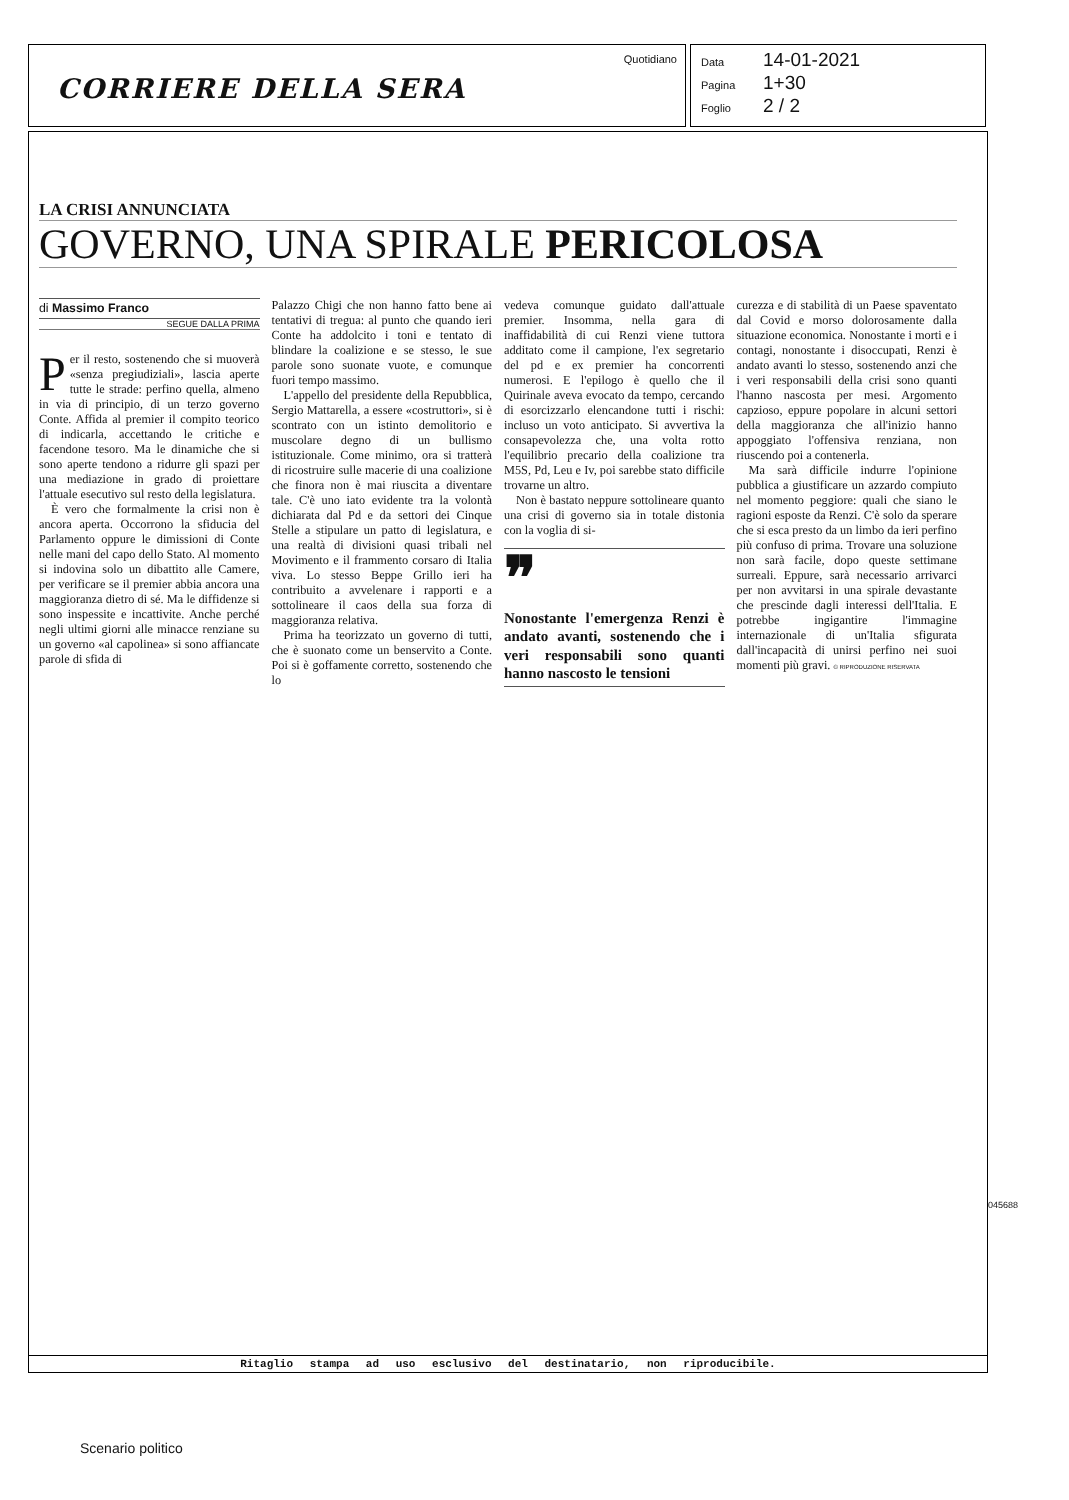CORRIERE DELLA SERA
Quotidiano
Data 14-01-2021
Pagina 1+30
Foglio 2 / 2
LA CRISI ANNUNCIATA
GOVERNO, UNA SPIRALE PERICOLOSA
di Massimo Franco
SEGUE DALLA PRIMA
Per il resto, sostenendo che si muoverà «senza pregiudiziali», lascia aperte tutte le strade: perfino quella, almeno in via di principio, di un terzo governo Conte. Affida al premier il compito teorico di indicarla, accettando le critiche e facendone tesoro. Ma le dinamiche che si sono aperte tendono a ridurre gli spazi per una mediazione in grado di proiettare l'attuale esecutivo sul resto della legislatura.
È vero che formalmente la crisi non è ancora aperta. Occorrono la sfiducia del Parlamento oppure le dimissioni di Conte nelle mani del capo dello Stato. Al momento si indovina solo un dibattito alle Camere, per verificare se il premier abbia ancora una maggioranza dietro di sé. Ma le diffidenze si sono inspessite e incattivite. Anche perché negli ultimi giorni alle minacce renziane su un governo «al capolinea» si sono affiancate parole di sfida di
Palazzo Chigi che non hanno fatto bene ai tentativi di tregua: al punto che quando ieri Conte ha addolcito i toni e tentato di blindare la coalizione e se stesso, le sue parole sono suonate vuote, e comunque fuori tempo massimo.
L'appello del presidente della Repubblica, Sergio Mattarella, a essere «costruttori», si è scontrato con un istinto demolitorio e muscolare degno di un bullismo istituzionale. Come minimo, ora si tratterà di ricostruire sulle macerie di una coalizione che finora non è mai riuscita a diventare tale. C'è uno iato evidente tra la volontà dichiarata dal Pd e da settori dei Cinque Stelle a stipulare un patto di legislatura, e una realtà di divisioni quasi tribali nel Movimento e il frammento corsaro di Italia viva. Lo stesso Beppe Grillo ieri ha contribuito a avvelenare i rapporti e a sottolineare il caos della sua forza di maggioranza relativa.
Prima ha teorizzato un governo di tutti, che è suonato come un benservito a Conte. Poi si è goffamente corretto, sostenendo che lo
vedeva comunque guidato dall'attuale premier. Insomma, nella gara di inaffidabilità di cui Renzi viene tuttora additato come il campione, l'ex segretario del pd e ex premier ha concorrenti numerosi. E l'epilogo è quello che il Quirinale aveva evocato da tempo, cercando di esorcizzarlo elencandone tutti i rischi: incluso un voto anticipato. Si avvertiva la consapevolezza che, una volta rotto l'equilibrio precario della coalizione tra M5S, Pd, Leu e Iv, poi sarebbe stato difficile trovarne un altro.
Non è bastato neppure sottolineare quanto una crisi di governo sia in totale distonia con la voglia di si-
❞
Nonostante l'emergenza Renzi è andato avanti, sostenendo che i veri responsabili sono quanti hanno nascosto le tensioni
curezza e di stabilità di un Paese spaventato dal Covid e morso dolorosamente dalla situazione economica. Nonostante i morti e i contagi, nonostante i disoccupati, Renzi è andato avanti lo stesso, sostenendo anzi che i veri responsabili della crisi sono quanti l'hanno nascosta per mesi. Argomento capzioso, eppure popolare in alcuni settori della maggioranza che all'inizio hanno appoggiato l'offensiva renziana, non riuscendo poi a contenerla.
Ma sarà difficile indurre l'opinione pubblica a giustificare un azzardo compiuto nel momento peggiore: quali che siano le ragioni esposte da Renzi. C'è solo da sperare che si esca presto da un limbo da ieri perfino più confuso di prima. Trovare una soluzione non sarà facile, dopo queste settimane surreali. Eppure, sarà necessario arrivarci per non avvitarsi in una spirale devastante che prescinde dagli interessi dell'Italia. E potrebbe ingigantire l'immagine internazionale di un'Italia sfigurata dall'incapacità di unirsi perfino nei suoi momenti più gravi. © RIPRODUZIONE RISERVATA
Ritaglio stampa ad uso esclusivo del destinatario, non riproducibile.
045688
Scenario politico